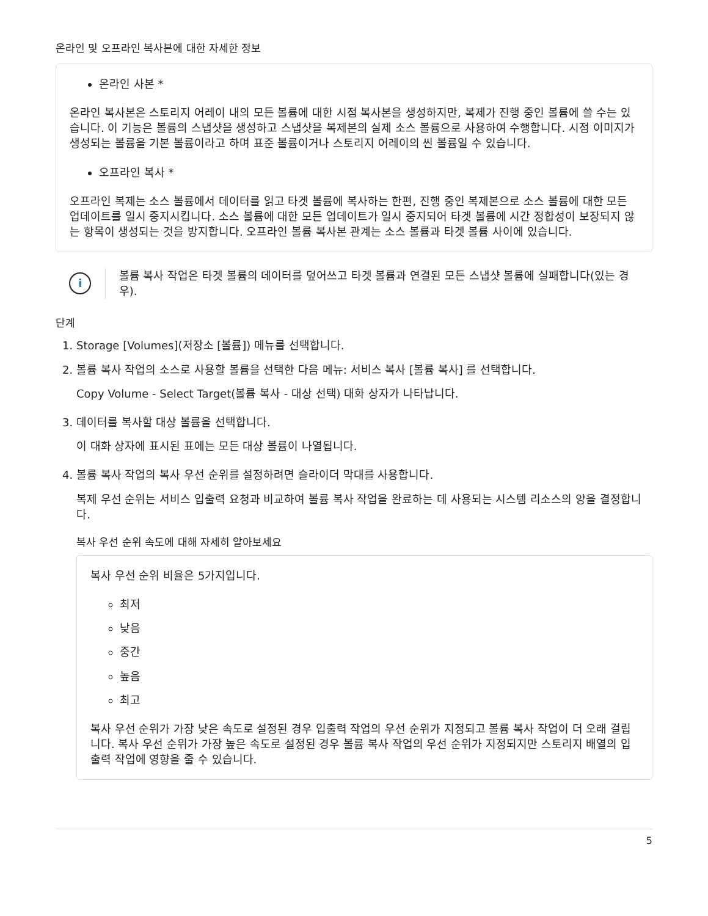온라인 및 오프라인 복사본에 대한 자세한 정보
온라인 사본 *
온라인 복사본은 스토리지 어레이 내의 모든 볼륨에 대한 시점 복사본을 생성하지만, 복제가 진행 중인 볼륨에 쓸 수는 있습니다. 이 기능은 볼륨의 스냅샷을 생성하고 스냅샷을 복제본의 실제 소스 볼륨으로 사용하여 수행합니다. 시점 이미지가 생성되는 볼륨을 기본 볼륨이라고 하며 표준 볼륨이거나 스토리지 어레이의 씬 볼륨일 수 있습니다.
오프라인 복사 *
오프라인 복제는 소스 볼륨에서 데이터를 읽고 타겟 볼륨에 복사하는 한편, 진행 중인 복제본으로 소스 볼륨에 대한 모든 업데이트를 일시 중지시킵니다. 소스 볼륨에 대한 모든 업데이트가 일시 중지되어 타겟 볼륨에 시간 정합성이 보장되지 않는 항목이 생성되는 것을 방지합니다. 오프라인 볼륨 복사본 관계는 소스 볼륨과 타겟 볼륨 사이에 있습니다.
i
볼륨 복사 작업은 타겟 볼륨의 데이터를 덮어쓰고 타겟 볼륨과 연결된 모든 스냅샷 볼륨에 실패합니다(있는 경우).
단계
1. Storage [Volumes](저장소 [볼륨]) 메뉴를 선택합니다.
2. 볼륨 복사 작업의 소스로 사용할 볼륨을 선택한 다음 메뉴: 서비스 복사 [볼륨 복사] 를 선택합니다.
Copy Volume - Select Target(볼륨 복사 - 대상 선택) 대화 상자가 나타납니다.
3. 데이터를 복사할 대상 볼륨을 선택합니다.
이 대화 상자에 표시된 표에는 모든 대상 볼륨이 나열됩니다.
4. 볼륨 복사 작업의 복사 우선 순위를 설정하려면 슬라이더 막대를 사용합니다.
복제 우선 순위는 서비스 입출력 요청과 비교하여 볼륨 복사 작업을 완료하는 데 사용되는 시스템 리소스의 양을 결정합니다.
복사 우선 순위 속도에 대해 자세히 알아보세요
복사 우선 순위 비율은 5가지입니다.
최저
낮음
중간
높음
최고
복사 우선 순위가 가장 낮은 속도로 설정된 경우 입출력 작업의 우선 순위가 지정되고 볼륨 복사 작업이 더 오래 걸립니다. 복사 우선 순위가 가장 높은 속도로 설정된 경우 볼륨 복사 작업의 우선 순위가 지정되지만 스토리지 배열의 입출력 작업에 영향을 줄 수 있습니다.
5